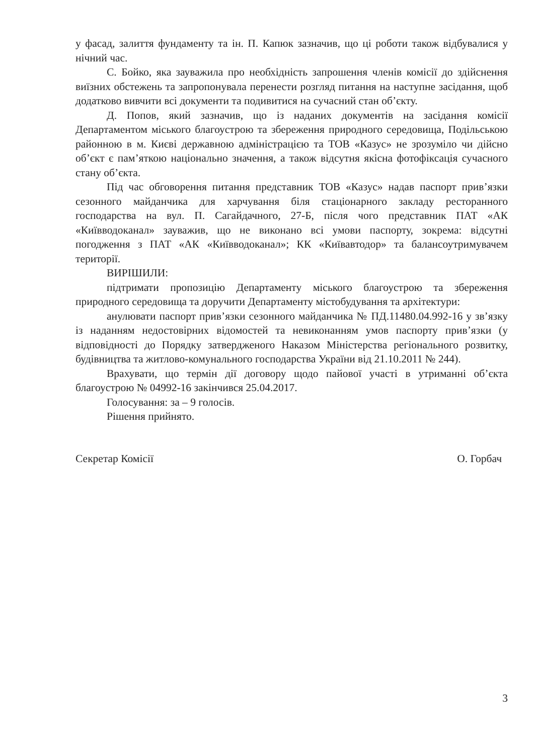у фасад, залиття фундаменту та ін. П. Капюк зазначив, що ці роботи також відбувалися у нічний час.
С. Бойко, яка зауважила про необхідність запрошення членів комісії до здійснення виїзних обстежень та запропонувала перенести розгляд питання на наступне засідання, щоб додатково вивчити всі документи та подивитися на сучасний стан об’єкту.
Д. Попов, який зазначив, що із наданих документів на засідання комісії Департаментом міського благоустрою та збереження природного середовища, Подільською районною в м. Києві державною адміністрацією та ТОВ «Казус» не зрозуміло чи дійсно об’єкт є пам’яткою національно значення, а також відсутня якісна фотофіксація сучасного стану об’єкта.
Під час обговорення питання представник ТОВ «Казус» надав паспорт прив’язки сезонного майданчика для харчування біля стаціонарного закладу ресторанного господарства на вул. П. Сагайдачного, 27-Б, після чого представник ПАТ «АК «Київводоканал» зауважив, що не виконано всі умови паспорту, зокрема: відсутні погодження з ПАТ «АК «Київводоканал»; КК «Київавтодор» та балансоутримувачем території.
ВИРІШИЛИ:
підтримати пропозицію Департаменту міського благоустрою та збереження природного середовища та доручити Департаменту містобудування та архітектури:
анулювати паспорт прив’язки сезонного майданчика № ПД.11480.04.992-16 у зв’язку із наданням недостовірних відомостей та невиконанням умов паспорту прив’язки (у відповідності до Порядку затвердженого Наказом Міністерства регіонального розвитку, будівництва та житлово-комунального господарства України від 21.10.2011 № 244).
Врахувати, що термін дії договору щодо пайової участі в утриманні об’єкта благоустрою № 04992-16 закінчився 25.04.2017.
Голосування: за – 9 голосів.
Рішення прийнято.
Секретар Комісії О. Горбач
3